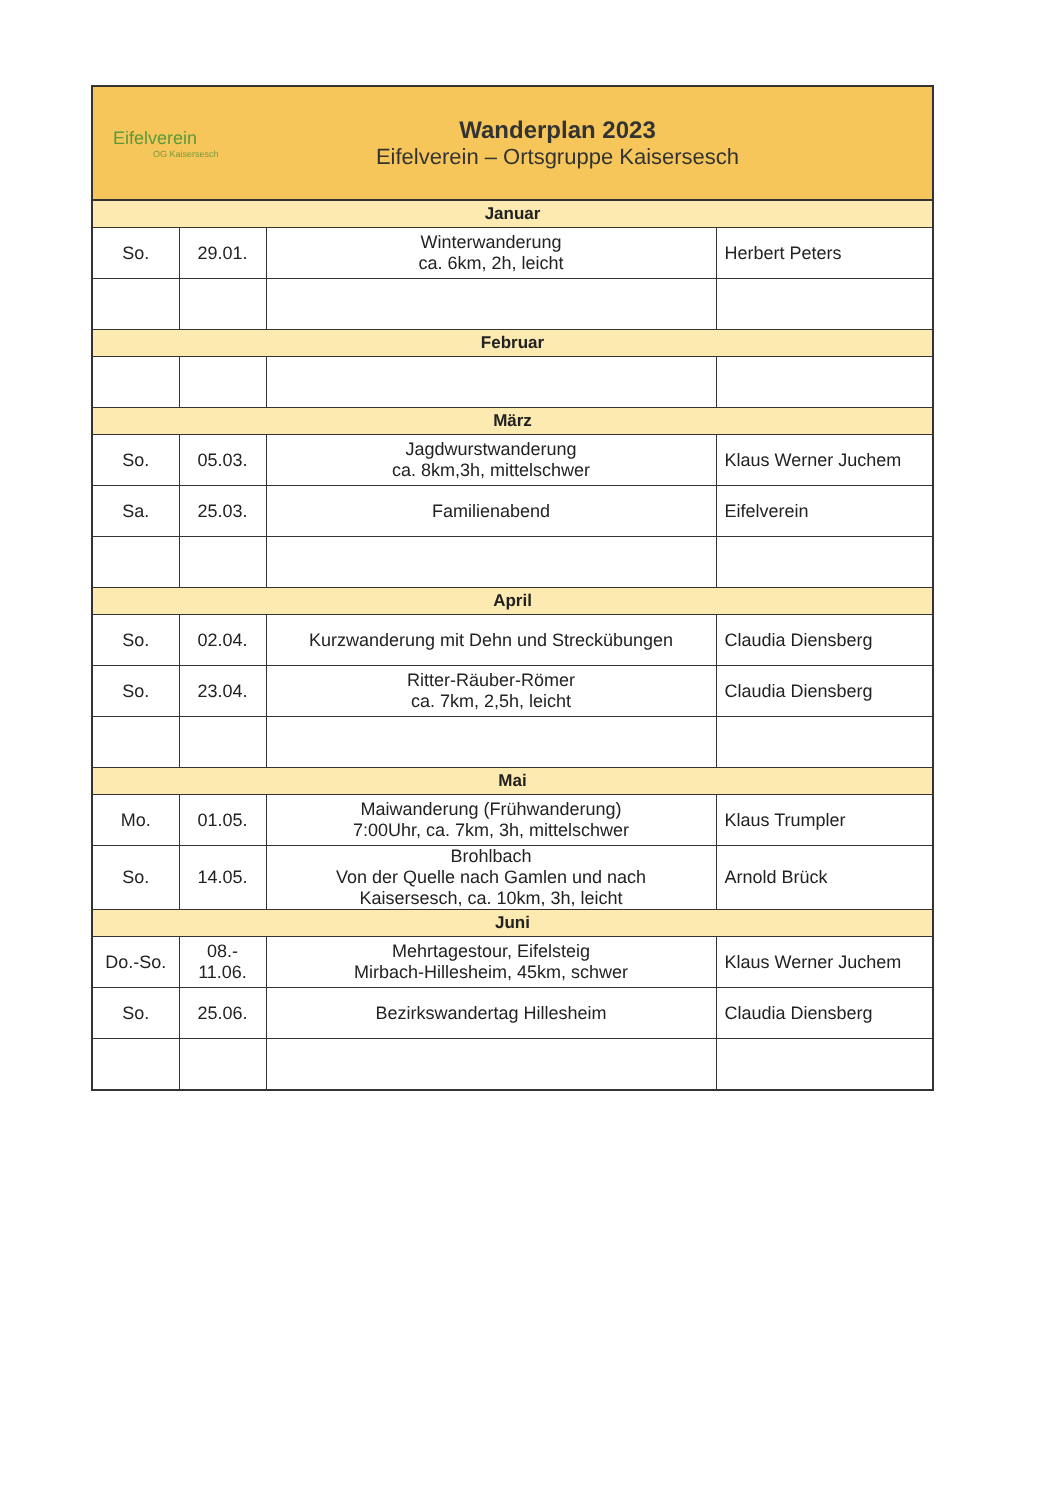Eifelverein
OG Kaisersesch
Wanderplan 2023
Eifelverein – Ortsgruppe Kaisersesch
| Januar | | | |
| So. | 29.01. | Winterwanderung ca. 6km, 2h, leicht | Herbert Peters |
| Februar | | | |
| März | | | |
| So. | 05.03. | Jagdwurstwanderung ca. 8km,3h, mittelschwer | Klaus Werner Juchem |
| Sa. | 25.03. | Familienabend | Eifelverein |
| April | | | |
| So. | 02.04. | Kurzwanderung mit Dehn und Streckübungen | Claudia Diensberg |
| So. | 23.04. | Ritter-Räuber-Römer ca. 7km, 2,5h, leicht | Claudia Diensberg |
| Mai | | | |
| Mo. | 01.05. | Maiwanderung (Frühwanderung) 7:00Uhr, ca. 7km, 3h, mittelschwer | Klaus Trumpler |
| So. | 14.05. | Brohlbach Von der Quelle nach Gamlen und nach Kaisersesch, ca. 10km, 3h, leicht | Arnold Brück |
| Juni | | | |
| Do.-So. | 08.- 11.06. | Mehrtagestour, Eifelsteig Mirbach-Hillesheim, 45km, schwer | Klaus Werner Juchem |
| So. | 25.06. | Bezirkswandertag Hillesheim | Claudia Diensberg |